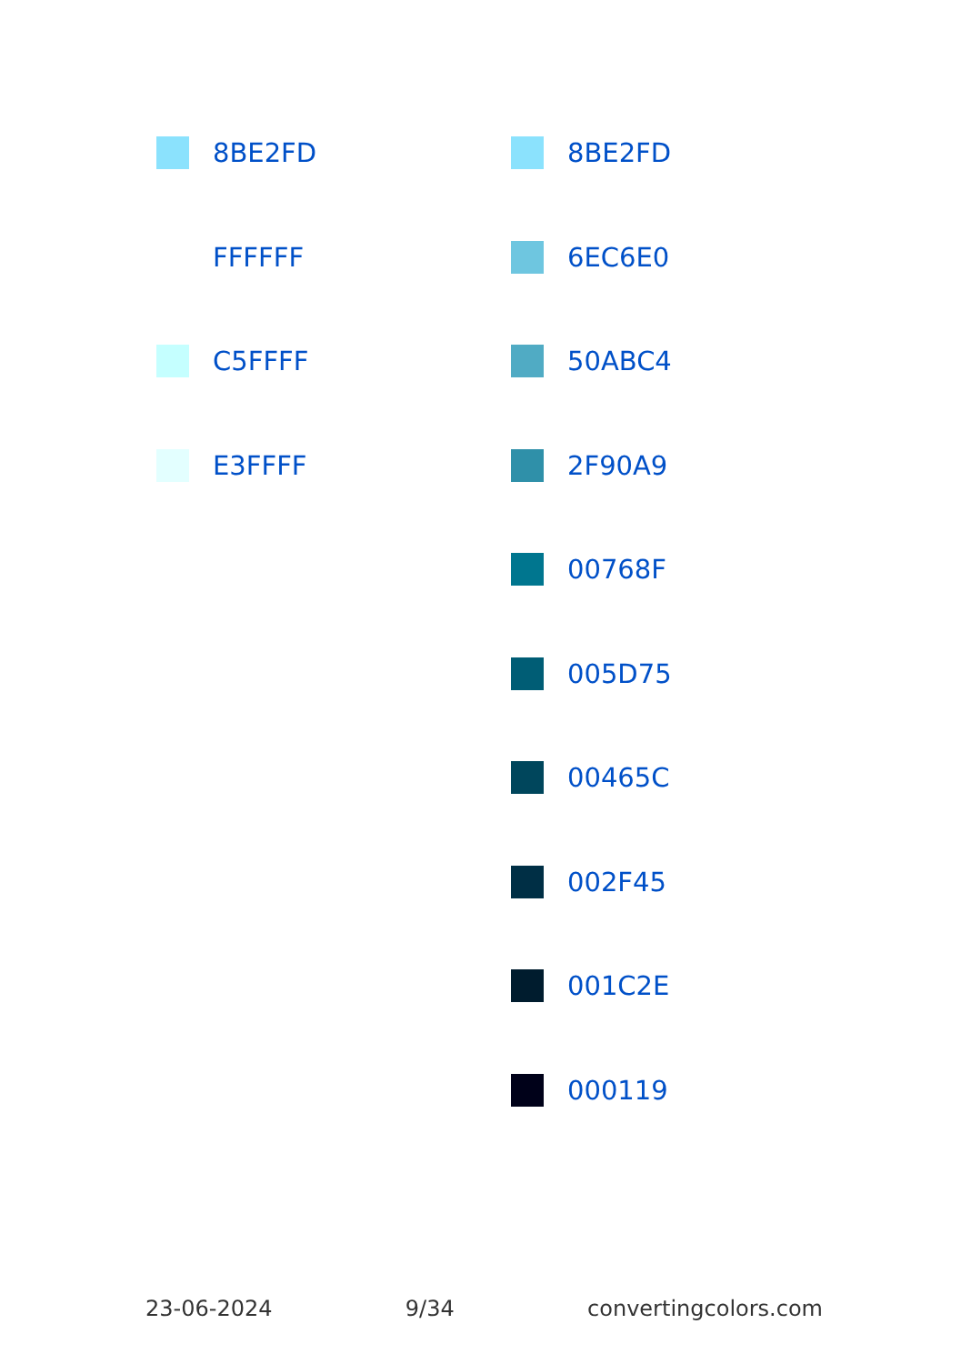8BE2FD
FFFFFF
C5FFFF
E3FFFF
8BE2FD
6EC6E0
50ABC4
2F90A9
00768F
005D75
00465C
002F45
001C2E
000119
23-06-2024 9/34 convertingcolors.com